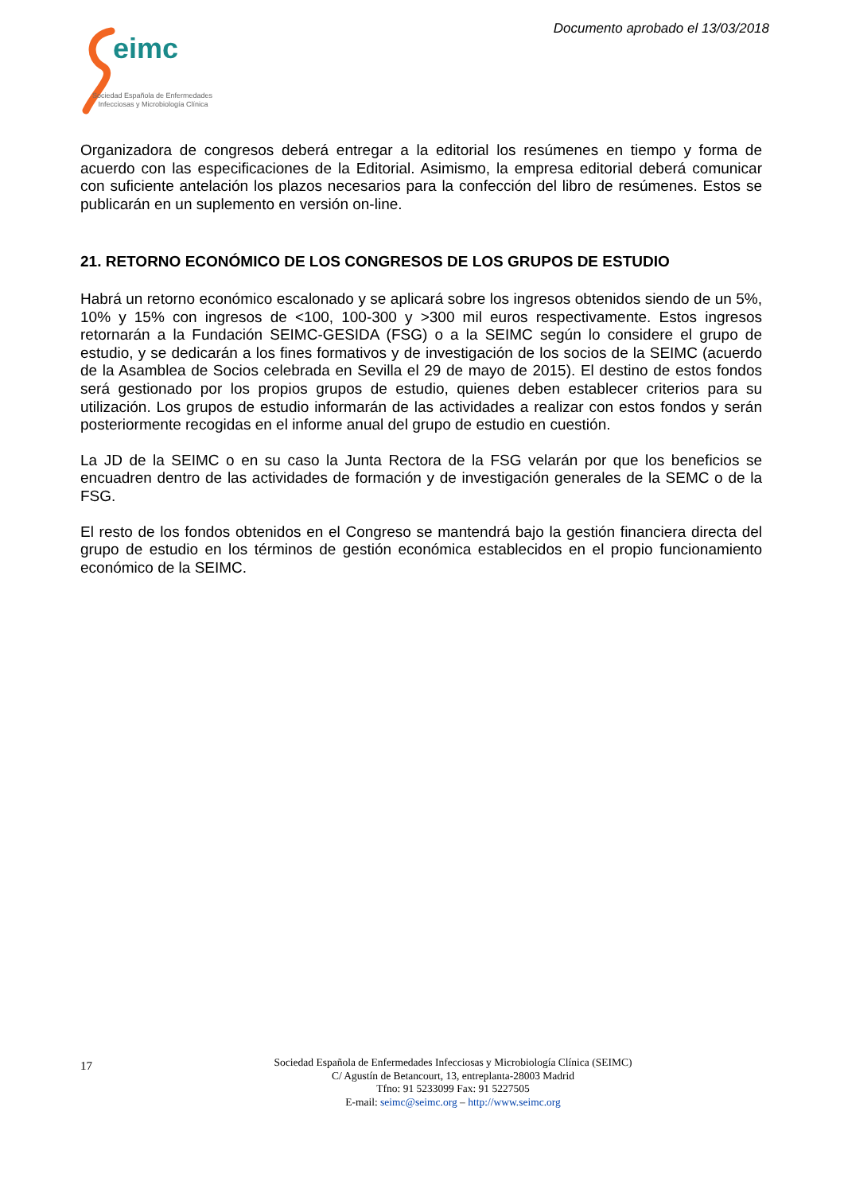Documento aprobado el 13/03/2018
eimc
Sociedad Española de Enfermedades
Infecciosas y Microbiología Clínica
Organizadora de congresos deberá entregar a la editorial los resúmenes en tiempo y forma de acuerdo con las especificaciones de la Editorial. Asimismo, la empresa editorial deberá comunicar con suficiente antelación los plazos necesarios para la confección del libro de resúmenes. Estos se publicarán en un suplemento en versión on-line.
21. RETORNO ECONÓMICO DE LOS CONGRESOS DE LOS GRUPOS DE ESTUDIO
Habrá un retorno económico escalonado y se aplicará sobre los ingresos obtenidos siendo de un 5%, 10% y 15% con ingresos de <100, 100-300 y >300 mil euros respectivamente. Estos ingresos retornarán a la Fundación SEIMC-GESIDA (FSG) o a la SEIMC según lo considere el grupo de estudio, y se dedicarán a los fines formativos y de investigación de los socios de la SEIMC (acuerdo de la Asamblea de Socios celebrada en Sevilla el 29 de mayo de 2015). El destino de estos fondos será gestionado por los propios grupos de estudio, quienes deben establecer criterios para su utilización. Los grupos de estudio informarán de las actividades a realizar con estos fondos y serán posteriormente recogidas en el informe anual del grupo de estudio en cuestión.
La JD de la SEIMC o en su caso la Junta Rectora de la FSG velarán por que los beneficios se encuadren dentro de las actividades de formación y de investigación generales de la SEMC o de la FSG.
El resto de los fondos obtenidos en el Congreso se mantendrá bajo la gestión financiera directa del grupo de estudio en los términos de gestión económica establecidos en el propio funcionamiento económico de la SEIMC.
17
Sociedad Española de Enfermedades Infecciosas y Microbiología Clínica (SEIMC)
C/ Agustín de Betancourt, 13, entreplanta-28003 Madrid
Tfno: 91 5233099 Fax: 91 5227505
E-mail: seimc@seimc.org – http://www.seimc.org